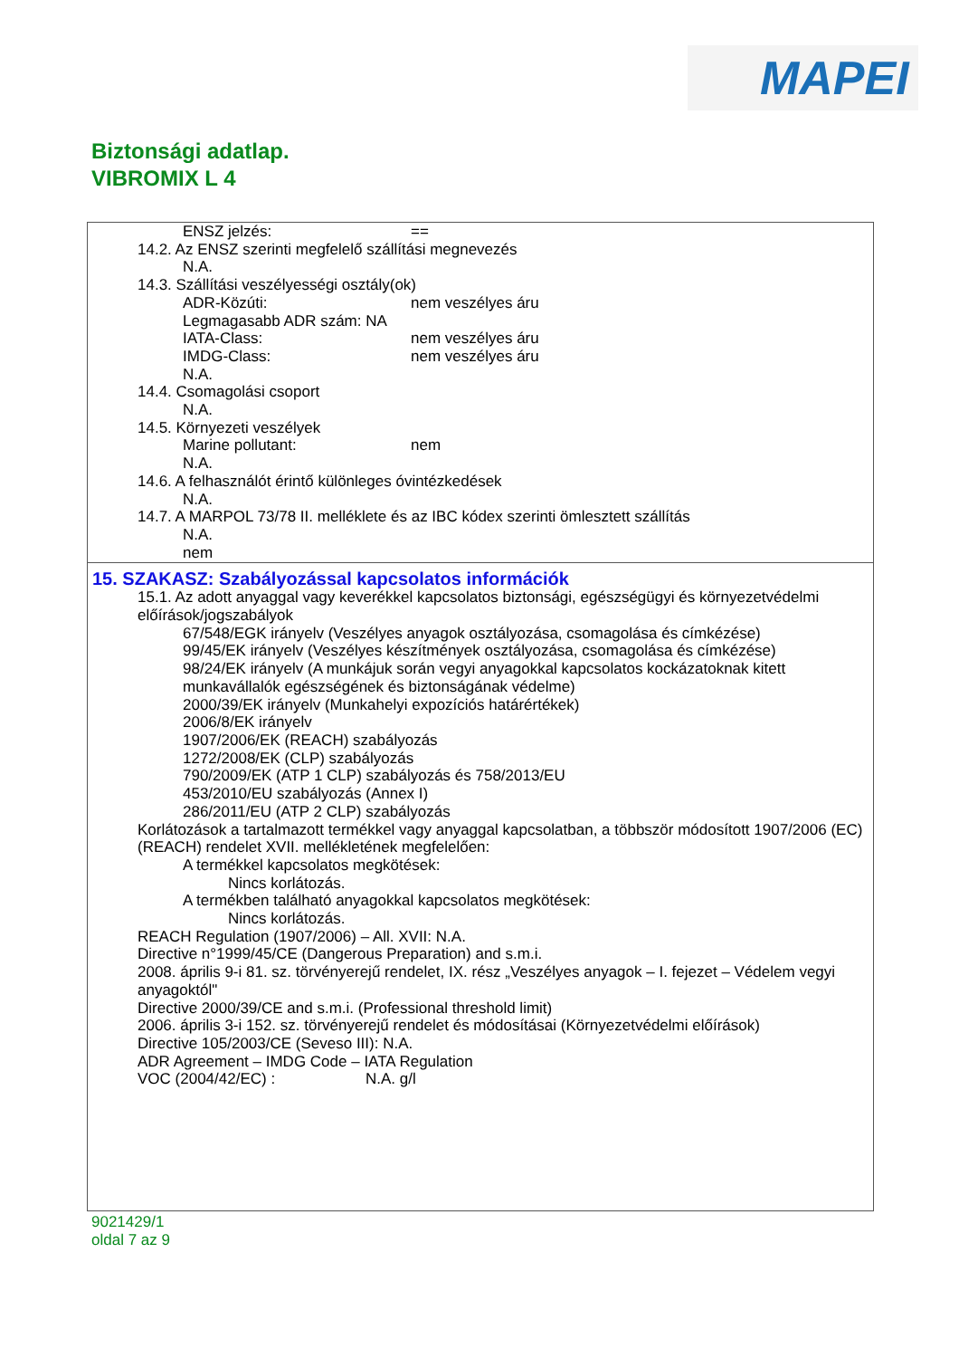MAPEI
Biztonsági adatlap.
VIBROMIX L 4
ENSZ jelzés: ==
14.2. Az ENSZ szerinti megfelelő szállítási megnevezés
N.A.
14.3. Szállítási veszélyességi osztály(ok)
ADR-Közúti: nem veszélyes áru
Legmagasabb ADR szám: NA
IATA-Class: nem veszélyes áru
IMDG-Class: nem veszélyes áru
N.A.
14.4. Csomagolási csoport
N.A.
14.5. Környezeti veszélyek
Marine pollutant: nem
N.A.
14.6. A felhasználót érintő különleges óvintézkedések
N.A.
14.7. A MARPOL 73/78 II. melléklete és az IBC kódex szerinti ömlesztett szállítás
N.A.
nem
15. SZAKASZ: Szabályozással kapcsolatos információk
15.1. Az adott anyaggal vagy keverékkel kapcsolatos biztonsági, egészségügyi és környezetvédelmi előírások/jogszabályok
67/548/EGK irányelv (Veszélyes anyagok osztályozása, csomagolása és címkézése)
99/45/EK irányelv (Veszélyes készítmények osztályozása, csomagolása és címkézése)
98/24/EK irányelv (A munkájuk során vegyi anyagokkal kapcsolatos kockázatoknak kitett munkavállalók egészségének és biztonságának védelme)
2000/39/EK irányelv (Munkahelyi expozíciós határértékek)
2006/8/EK irányelv
1907/2006/EK (REACH) szabályozás
1272/2008/EK (CLP) szabályozás
790/2009/EK (ATP 1 CLP) szabályozás és 758/2013/EU
453/2010/EU szabályozás (Annex I)
286/2011/EU (ATP 2 CLP) szabályozás
Korlátozások a tartalmazott termékkel vagy anyaggal kapcsolatban, a többször módosított 1907/2006 (EC) (REACH) rendelet XVII. mellékletének megfelelően:
A termékkel kapcsolatos megkötések:
Nincs korlátozás.
A termékben található anyagokkal kapcsolatos megkötések:
Nincs korlátozás.
REACH Regulation (1907/2006) – All. XVII: N.A.
Directive n°1999/45/CE (Dangerous Preparation) and s.m.i.
2008. április 9-i 81. sz. törvényerejű rendelet, IX. rész „Veszélyes anyagok – I. fejezet – Védelem vegyi anyagoktól"
Directive 2000/39/CE and s.m.i. (Professional threshold limit)
2006. április 3-i 152. sz. törvényerejű rendelet és módosításai (Környezetvédelmi előírások)
Directive 105/2003/CE (Seveso III): N.A.
ADR Agreement – IMDG Code – IATA Regulation
VOC (2004/42/EC) : N.A. g/l
9021429/1
oldal 7 az 9